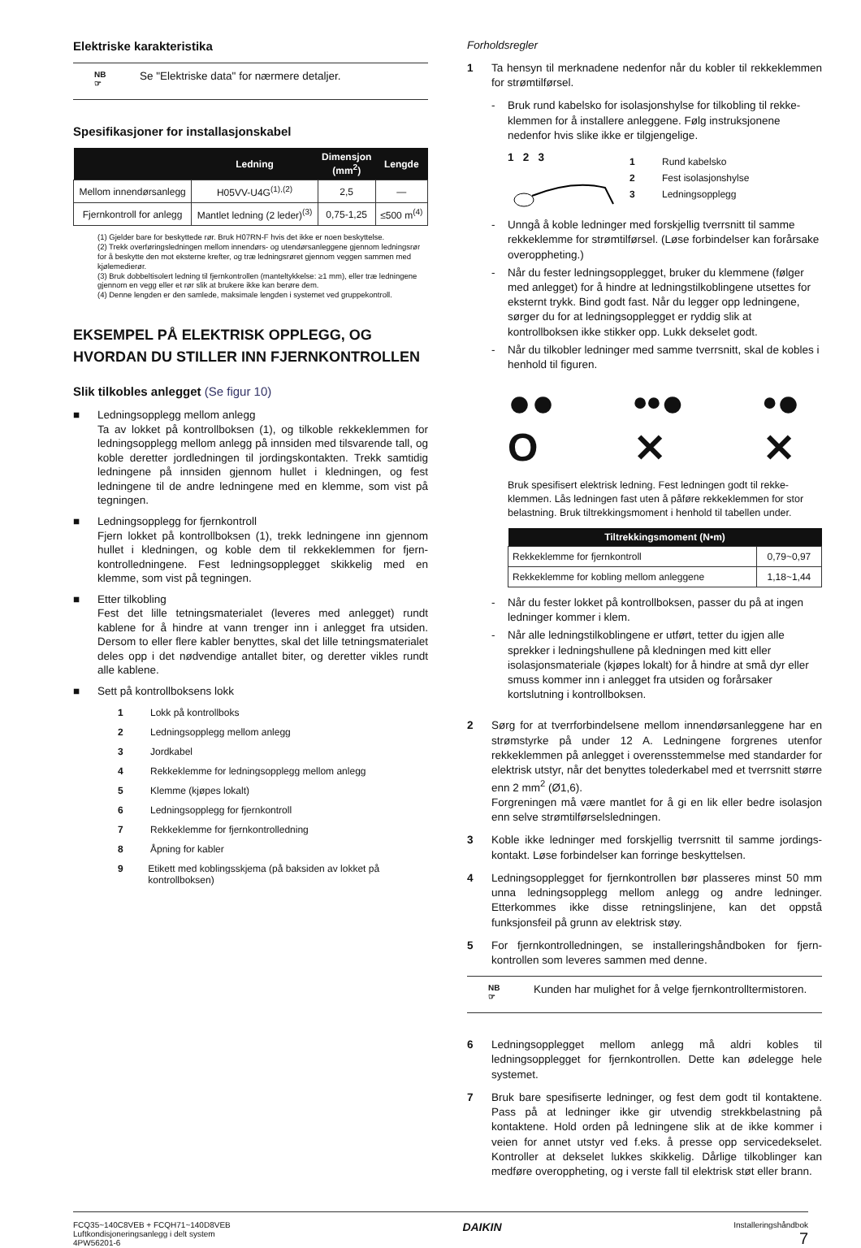Elektriske karakteristika
NB
☞
Se "Elektriske data" for nærmere detaljer.
Spesifikasjoner for installasjonskabel
| | Ledning | Dimensjon (mm<sup>2</sup>) | Lengde |
| --- | --- | --- | --- |
| Mellom innendørsanlegg | H05VV-U4G<sup>(1),(2)</sup> | 2,5 | — |
| Fjernkontroll for anlegg | Mantlet ledning (2 leder)<sup>(3)</sup> | 0,75-1,25 | ≤500 m<sup>(4)</sup> |
(1) Gjelder bare for beskyttede rør. Bruk H07RN-F hvis det ikke er noen beskyttelse.
(2) Trekk overføringsledningen mellom innendørs- og utendørsanleggene gjennom ledningsrør for å beskytte den mot eksterne krefter, og træ ledningsrøret gjennom veggen sammen med kjølemedierør.
(3) Bruk dobbeltisolert ledning til fjernkontrollen (manteltykkelse: ≥1 mm), eller træ ledningene gjennom en vegg eller et rør slik at brukere ikke kan berøre dem.
(4) Denne lengden er den samlede, maksimale lengden i systemet ved gruppekontroll.
EKSEMPEL PÅ ELEKTRISK OPPLEGG, OG HVORDAN DU STILLER INN FJERNKONTROLLEN
Slik tilkobles anlegget (Se figur 10)
■ Ledningsopplegg mellom anlegg
Ta av lokket på kontrollboksen (1), og tilkoble rekkeklemmen for ledningsopplegg mellom anlegg på innsiden med tilsvarende tall, og koble deretter jordledningen til jordingskontakten. Trekk samtidig ledningene på innsiden gjennom hullet i kledningen, og fest ledningene til de andre ledningene med en klemme, som vist på tegningen.
■ Ledningsopplegg for fjernkontroll
Fjern lokket på kontrollboksen (1), trekk ledningene inn gjennom hullet i kledningen, og koble dem til rekkeklemmen for fjern­kontrolledningene. Fest ledningsopplegget skikkelig med en klemme, som vist på tegningen.
■ Etter tilkobling
Fest det lille tetningsmaterialet (leveres med anlegget) rundt kablene for å hindre at vann trenger inn i anlegget fra utsiden. Dersom to eller flere kabler benyttes, skal det lille tetnings­materialet deles opp i det nødvendige antallet biter, og deretter vikles rundt alle kablene.
■ Sett på kontrollboksens lokk
1 Lokk på kontrollboks
2 Ledningsopplegg mellom anlegg
3 Jordkabel
4 Rekkeklemme for ledningsopplegg mellom anlegg
5 Klemme (kjøpes lokalt)
6 Ledningsopplegg for fjernkontroll
7 Rekkeklemme for fjernkontrolledning
8 Åpning for kabler
9 Etikett med koblingsskjema (på baksiden av lokket på kontrollboksen)
Forholdsregler
1 Ta hensyn til merknadene nedenfor når du kobler til rekke­klemmen for strømtilførsel.
- Bruk rund kabelsko for isolasjonshylse for tilkobling til rekke­klemmen for å installere anleggene. Følg instruksjonene nedenfor hvis slike ikke er tilgjengelige.
1 2 3
1 Rund kabelsko
2 Fest isolasjonshylse
3 Ledningsopplegg
- Unngå å koble ledninger med forskjellig tverrsnitt til samme rekkeklemme for strømtilførsel. (Løse forbindelser kan forårsake overoppheting.)
- Når du fester ledningsopplegget, bruker du klemmene (følger med anlegget) for å hindre at ledningstilkoblingene utsettes for eksternt trykk. Bind godt fast. Når du legger opp ledningene, sørger du for at ledningsopplegget er ryddig slik at kontrollboksen ikke stikker opp. Lukk dekselet godt.
- Når du tilkobler ledninger med samme tverrsnitt, skal de kobles i henhold til figuren.
●●
O ••●
✕ •●
✕
Bruk spesifisert elektrisk ledning. Fest ledningen godt til rekke­klemmen. Lås ledningen fast uten å påføre rekkeklemmen for stor belastning. Bruk tiltrekkingsmoment i henhold til tabellen under.
| Tiltrekkingsmoment (N•m) | |
| --- | --- |
| Rekkeklemme for fjernkontroll | 0,79~0,97 |
| Rekkeklemme for kobling mellom anleggene | 1,18~1,44 |
- Når du fester lokket på kontrollboksen, passer du på at ingen ledninger kommer i klem.
- Når alle ledningstilkoblingene er utført, tetter du igjen alle sprekker i ledningshullene på kledningen med kitt eller isolasjonsmateriale (kjøpes lokalt) for å hindre at små dyr eller smuss kommer inn i anlegget fra utsiden og forårsaker kortslutning i kontrollboksen.
2 Sørg for at tverrforbindelsene mellom innendørsanleggene har en strømstyrke på under 12 A. Ledningene forgrenes utenfor rekkeklemmen på anlegget i overensstemmelse med standarder for elektrisk utstyr, når det benyttes tolederkabel med et tverrsnitt større enn 2 mm<sup>2</sup> (Ø1,6).
Forgreningen må være mantlet for å gi en lik eller bedre isola­sjon enn selve strømtilførselsledningen.
3 Koble ikke ledninger med forskjellig tverrsnitt til samme jordings­kontakt. Løse forbindelser kan forringe beskyttelsen.
4 Ledningsopplegget for fjernkontrollen bør plasseres minst 50 mm unna ledningsopplegg mellom anlegg og andre led­ninger. Etterkommes ikke disse retningslinjene, kan det oppstå funksjonsfeil på grunn av elektrisk støy.
5 For fjernkontrolledningen, se installeringshåndboken for fjern­kontrollen som leveres sammen med denne.
NB
☞
Kunden har mulighet for å velge fjernkontroll­termistoren.
6 Ledningsopplegget mellom anlegg må aldri kobles til ledningsopplegget for fjernkontrollen. Dette kan ødelegge hele systemet.
7 Bruk bare spesifiserte ledninger, og fest dem godt til kontaktene. Pass på at ledninger ikke gir utvendig strekkbelastning på kontaktene. Hold orden på ledningene slik at de ikke kommer i veien for annet utstyr ved f.eks. å presse opp servicedekselet. Kontroller at dekselet lukkes skikkelig. Dårlige tilkoblinger kan medføre overoppheting, og i verste fall til elektrisk støt eller brann.
FCQ35~140C8VEB + FCQH71~140D8VEB
Luftkondisjoneringsanlegg i delt system
4PW56201-6
DAIKIN
Installeringshåndbok
7